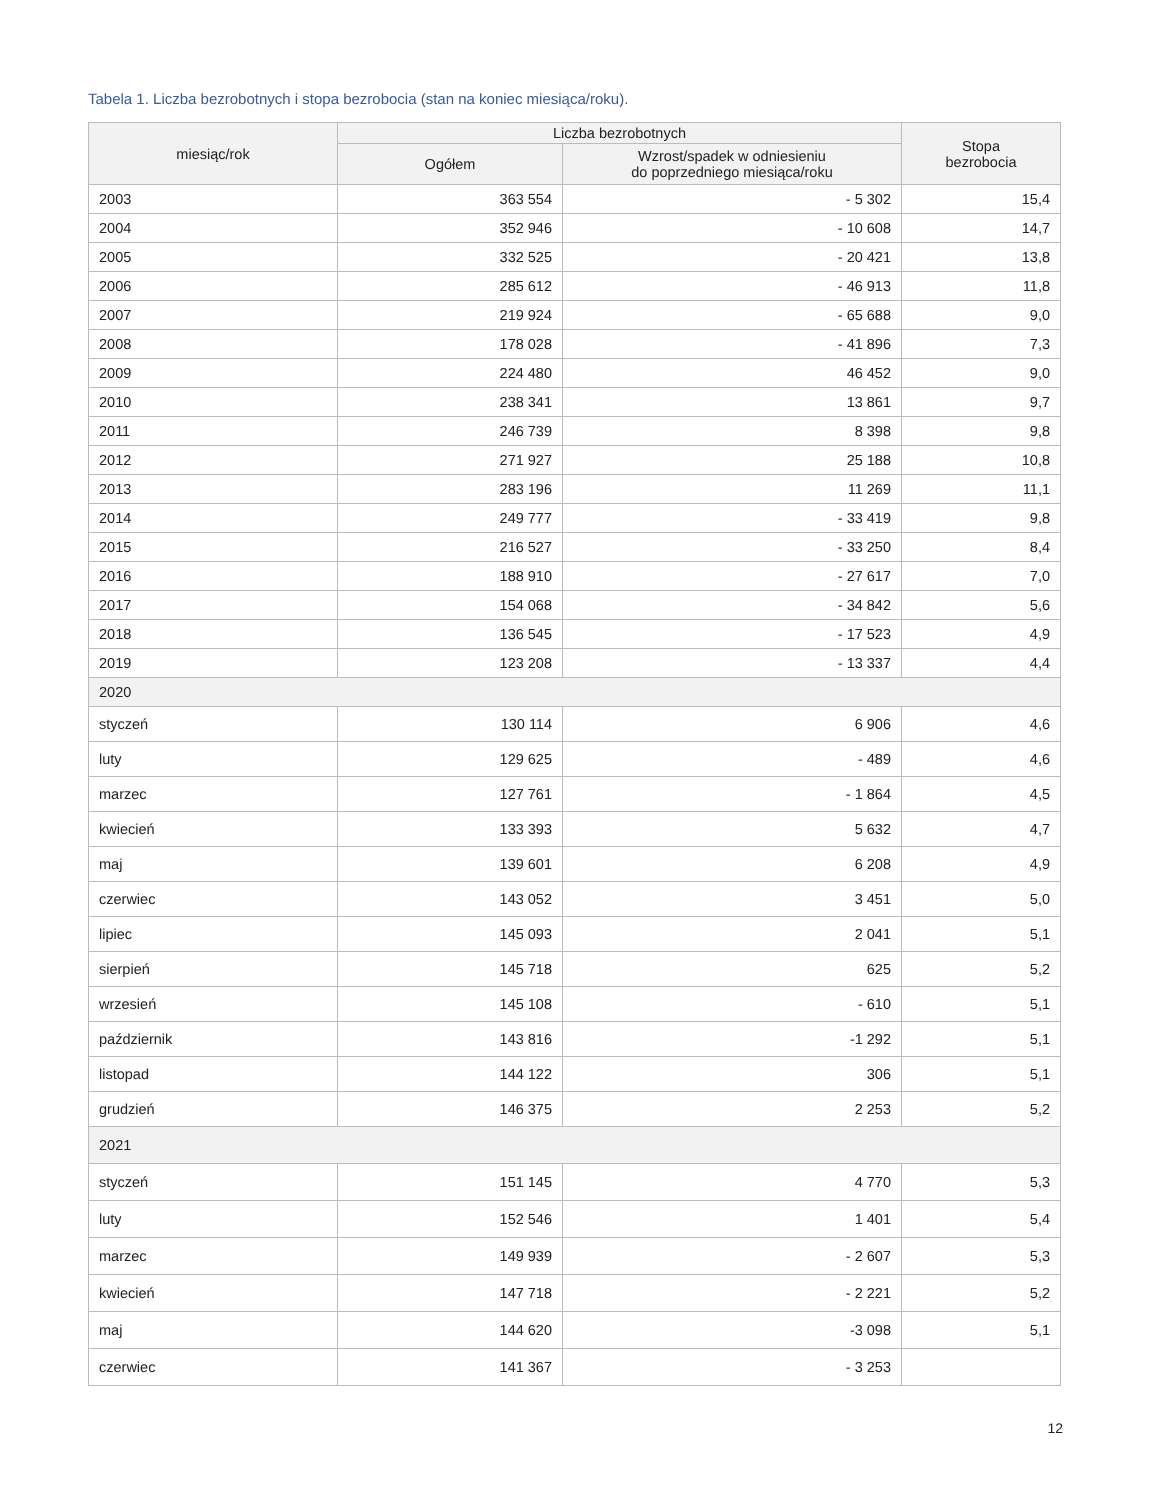Tabela 1. Liczba bezrobotnych i stopa bezrobocia (stan na koniec miesiąca/roku).
| miesiąc/rok | Liczba bezrobotnych | | Stopa bezrobocia |
| --- | --- | --- | --- |
| | Ogółem | Wzrost/spadek w odniesieniu do poprzedniego miesiąca/roku | |
| 2003 | 363 554 | - 5 302 | 15,4 |
| 2004 | 352 946 | - 10 608 | 14,7 |
| 2005 | 332 525 | - 20 421 | 13,8 |
| 2006 | 285 612 | - 46 913 | 11,8 |
| 2007 | 219 924 | - 65 688 | 9,0 |
| 2008 | 178 028 | - 41 896 | 7,3 |
| 2009 | 224 480 | 46 452 | 9,0 |
| 2010 | 238 341 | 13 861 | 9,7 |
| 2011 | 246 739 | 8 398 | 9,8 |
| 2012 | 271 927 | 25 188 | 10,8 |
| 2013 | 283 196 | 11 269 | 11,1 |
| 2014 | 249 777 | - 33 419 | 9,8 |
| 2015 | 216 527 | - 33 250 | 8,4 |
| 2016 | 188 910 | - 27 617 | 7,0 |
| 2017 | 154 068 | - 34 842 | 5,6 |
| 2018 | 136 545 | - 17 523 | 4,9 |
| 2019 | 123 208 | - 13 337 | 4,4 |
| 2020 | | | |
| styczeń | 130 114 | 6 906 | 4,6 |
| luty | 129 625 | - 489 | 4,6 |
| marzec | 127 761 | - 1 864 | 4,5 |
| kwiecień | 133 393 | 5 632 | 4,7 |
| maj | 139 601 | 6 208 | 4,9 |
| czerwiec | 143 052 | 3 451 | 5,0 |
| lipiec | 145 093 | 2 041 | 5,1 |
| sierpień | 145 718 | 625 | 5,2 |
| wrzesień | 145 108 | - 610 | 5,1 |
| październik | 143 816 | -1 292 | 5,1 |
| listopad | 144 122 | 306 | 5,1 |
| grudzień | 146 375 | 2 253 | 5,2 |
| 2021 | | | |
| styczeń | 151 145 | 4 770 | 5,3 |
| luty | 152 546 | 1 401 | 5,4 |
| marzec | 149 939 | - 2 607 | 5,3 |
| kwiecień | 147 718 | - 2 221 | 5,2 |
| maj | 144 620 | -3 098 | 5,1 |
| czerwiec | 141 367 | - 3 253 | |
12